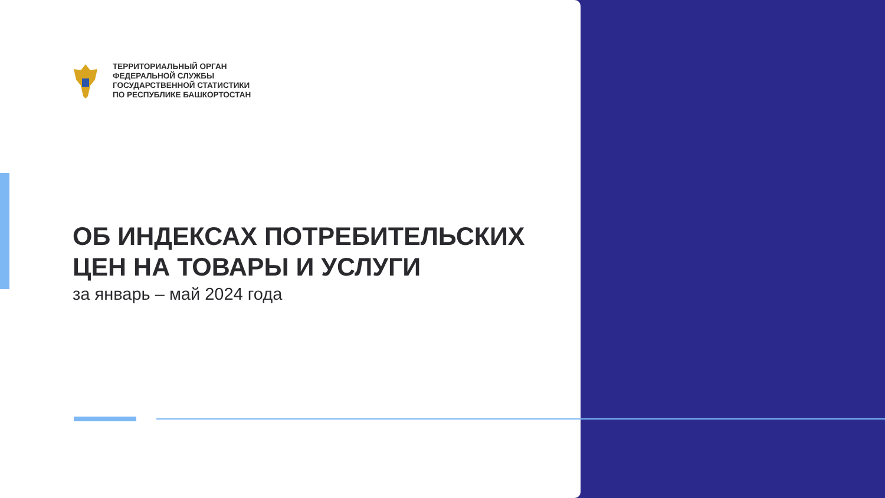ТЕРРИТОРИАЛЬНЫЙ ОРГАН
ФЕДЕРАЛЬНОЙ СЛУЖБЫ
ГОСУДАРСТВЕННОЙ СТАТИСТИКИ
ПО РЕСПУБЛИКЕ БАШКОРТОСТАН
ОБ ИНДЕКСАХ ПОТРЕБИТЕЛЬСКИХ
ЦЕН НА ТОВАРЫ И УСЛУГИ
за январь – май 2024 года